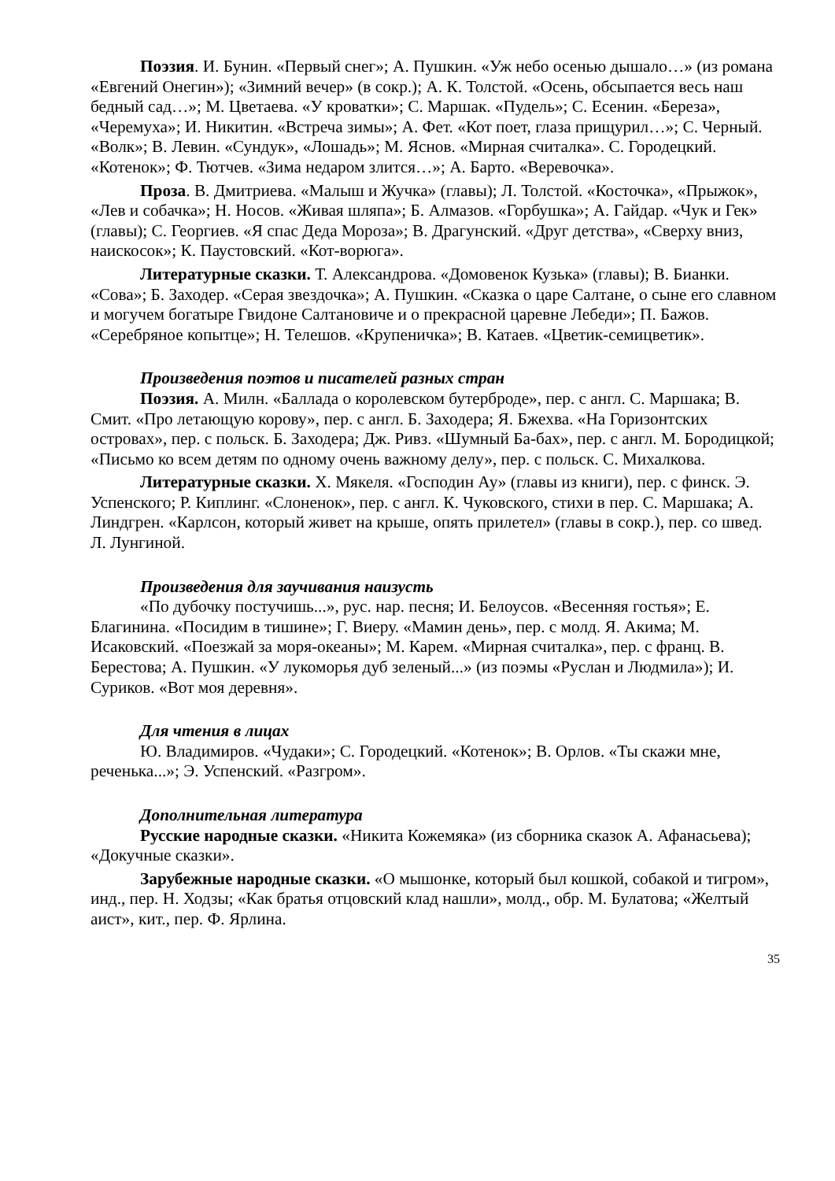Поэзия. И. Бунин. «Первый снег»; А. Пушкин. «Уж небо осенью дышало…» (из романа «Евгений Онегин»); «Зимний вечер» (в сокр.); А. К. Толстой. «Осень, обсыпается весь наш бедный сад…»; М. Цветаева. «У кроватки»; С. Маршак. «Пудель»; С. Есенин. «Береза», «Черемуха»; И. Никитин. «Встреча зимы»; А. Фет. «Кот поет, глаза прищурил…»; С. Черный. «Волк»; В. Левин. «Сундук», «Лошадь»; М. Яснов. «Мирная считалка». С. Городецкий. «Котенок»; Ф. Тютчев. «Зима недаром злится…»; А. Барто. «Веревочка».
Проза. В. Дмитриева. «Малыш и Жучка» (главы); Л. Толстой. «Косточка», «Прыжок», «Лев и собачка»; Н. Носов. «Живая шляпа»; Б. Алмазов. «Горбушка»; А. Гайдар. «Чук и Гек» (главы); С. Георгиев. «Я спас Деда Мороза»; В. Драгунский. «Друг детства», «Сверху вниз, наискосок»; К. Паустовский. «Кот-ворюга».
Литературные сказки. Т. Александрова. «Домовенок Кузька» (главы); В. Бианки. «Сова»; Б. Заходер. «Серая звездочка»; А. Пушкин. «Сказка о царе Салтане, о сыне его славном и могучем богатыре Гвидоне Салтановиче и о прекрасной царевне Лебеди»; П. Бажов. «Серебряное копытце»; Н. Телешов. «Крупеничка»; В. Катаев. «Цветик-семицветик».
Произведения поэтов и писателей разных стран
Поэзия. А. Милн. «Баллада о королевском бутерброде», пер. с англ. С. Маршака; В. Смит. «Про летающую корову», пер. с англ. Б. Заходера; Я. Бжехва. «На Горизонтских островах», пер. с польск. Б. Заходера; Дж. Ривз. «Шумный Ба-бах», пер. с англ. М. Бородицкой; «Письмо ко всем детям по одному очень важному делу», пер. с польск. С. Михалкова.
Литературные сказки. Х. Мякеля. «Господин Ау» (главы из книги), пер. с финск. Э. Успенского; Р. Киплинг. «Слоненок», пер. с англ. К. Чуковского, стихи в пер. С. Маршака; А. Линдгрен. «Карлсон, который живет на крыше, опять прилетел» (главы в сокр.), пер. со швед. Л. Лунгиной.
Произведения для заучивания наизусть
«По дубочку постучишь...», рус. нар. песня; И. Белоусов. «Весенняя гостья»; Е. Благинина. «Посидим в тишине»; Г. Виеру. «Мамин день», пер. с молд. Я. Акима; М. Исаковский. «Поезжай за моря-океаны»; М. Карем. «Мирная считалка», пер. с франц. В. Берестова; А. Пушкин. «У лукоморья дуб зеленый...» (из поэмы «Руслан и Людмила»); И. Суриков. «Вот моя деревня».
Для чтения в лицах
Ю. Владимиров. «Чудаки»; С. Городецкий. «Котенок»; В. Орлов. «Ты скажи мне, реченька...»; Э. Успенский. «Разгром».
Дополнительная литература
Русские народные сказки. «Никита Кожемяка» (из сборника сказок А. Афанасьева); «Докучные сказки».
Зарубежные народные сказки. «О мышонке, который был кошкой, собакой и тигром», инд., пер. Н. Ходзы; «Как братья отцовский клад нашли», молд., обр. М. Булатова; «Желтый аист», кит., пер. Ф. Ярлина.
35